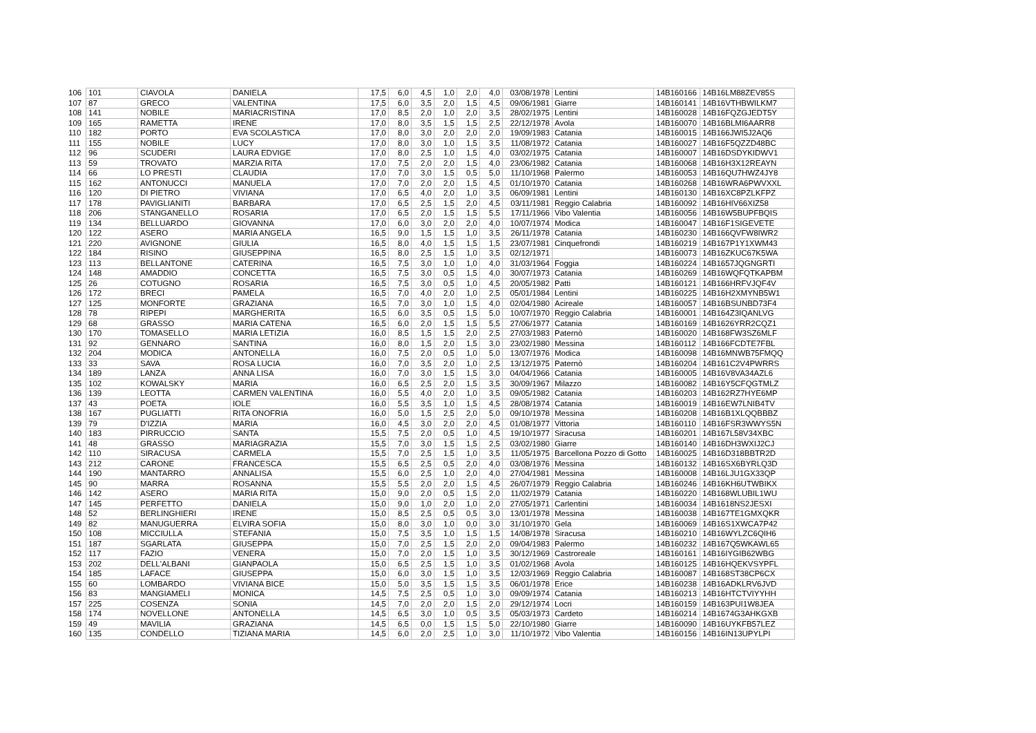| 106 | 101 | CIAVOLA | DANIELA | 17,5 | 6,0 | 4,5 | 1,0 | 2,0 | 4,0 | 03/08/1978 | Lentini | 14B160166 | 14B16LM88ZEV85S |
| 107 | 87 | GRECO | VALENTINA | 17,5 | 6,0 | 3,5 | 2,0 | 1,5 | 4,5 | 09/06/1981 | Giarre | 14B160141 | 14B16VTHBWILKM7 |
| 108 | 141 | NOBILE | MARIACRISTINA | 17,0 | 8,5 | 2,0 | 1,0 | 2,0 | 3,5 | 28/02/1975 | Lentini | 14B160028 | 14B16FQZGJEDT5Y |
| 109 | 165 | RAMETTA | IRENE | 17,0 | 8,0 | 3,5 | 1,5 | 1,5 | 2,5 | 22/12/1978 | Avola | 14B160070 | 14B16BLMI6AARR8 |
| 110 | 182 | PORTO | EVA SCOLASTICA | 17,0 | 8,0 | 3,0 | 2,0 | 2,0 | 2,0 | 19/09/1983 | Catania | 14B160015 | 14B166JWI5J2AQ6 |
| 111 | 155 | NOBILE | LUCY | 17,0 | 8,0 | 3,0 | 1,0 | 1,5 | 3,5 | 11/08/1972 | Catania | 14B160027 | 14B16F5QZZD48BC |
| 112 | 96 | SCUDERI | LAURA EDVIGE | 17,0 | 8,0 | 2,5 | 1,0 | 1,5 | 4,0 | 03/02/1975 | Catania | 14B160007 | 14B16DSDYKIDWV1 |
| 113 | 59 | TROVATO | MARZIA RITA | 17,0 | 7,5 | 2,0 | 2,0 | 1,5 | 4,0 | 23/06/1982 | Catania | 14B160068 | 14B16H3X12REAYN |
| 114 | 66 | LO PRESTI | CLAUDIA | 17,0 | 7,0 | 3,0 | 1,5 | 0,5 | 5,0 | 11/10/1968 | Palermo | 14B160053 | 14B16QU7HWZ4JY8 |
| 115 | 162 | ANTONUCCI | MANUELA | 17,0 | 7,0 | 2,0 | 2,0 | 1,5 | 4,5 | 01/10/1970 | Catania | 14B160268 | 14B16WRA6PWVXXL |
| 116 | 120 | DI PIETRO | VIVIANA | 17,0 | 6,5 | 4,0 | 2,0 | 1,0 | 3,5 | 06/09/1981 | Lentini | 14B160130 | 14B16XC8PZLKFPZ |
| 117 | 178 | PAVIGLIANITI | BARBARA | 17,0 | 6,5 | 2,5 | 1,5 | 2,0 | 4,5 | 03/11/1981 | Reggio Calabria | 14B160092 | 14B16HIV66XIZ58 |
| 118 | 206 | STANGANELLO | ROSARIA | 17,0 | 6,5 | 2,0 | 1,5 | 1,5 | 5,5 | 17/11/1966 | Vibo Valentia | 14B160056 | 14B16W5BUPFBQIS |
| 119 | 134 | BELLUARDO | GIOVANNA | 17,0 | 6,0 | 3,0 | 2,0 | 2,0 | 4,0 | 10/07/1974 | Modica | 14B160047 | 14B16F1SIGEVETE |
| 120 | 122 | ASERO | MARIA ANGELA | 16,5 | 9,0 | 1,5 | 1,5 | 1,0 | 3,5 | 26/11/1978 | Catania | 14B160230 | 14B166QVFW8IWR2 |
| 121 | 220 | AVIGNONE | GIULIA | 16,5 | 8,0 | 4,0 | 1,5 | 1,5 | 1,5 | 23/07/1981 | Cinquefrondi | 14B160219 | 14B167P1Y1XWM43 |
| 122 | 184 | RISINO | GIUSEPPINA | 16,5 | 8,0 | 2,5 | 1,5 | 1,0 | 3,5 | 02/12/1971 | | 14B160073 | 14B16ZKUC67K5WA |
| 123 | 113 | BELLANTONE | CATERINA | 16,5 | 7,5 | 3,0 | 1,0 | 1,0 | 4,0 | 31/03/1964 | Foggia | 14B160224 | 14B1657JQGNGRTI |
| 124 | 148 | AMADDIO | CONCETTA | 16,5 | 7,5 | 3,0 | 0,5 | 1,5 | 4,0 | 30/07/1973 | Catania | 14B160269 | 14B16WQFQTKAPBM |
| 125 | 26 | COTUGNO | ROSARIA | 16,5 | 7,5 | 3,0 | 0,5 | 1,0 | 4,5 | 20/05/1982 | Patti | 14B160121 | 14B166HRFVJQF4V |
| 126 | 172 | BRECI | PAMELA | 16,5 | 7,0 | 4,0 | 2,0 | 1,0 | 2,5 | 05/01/1984 | Lentini | 14B160225 | 14B16H2XMYNB5W1 |
| 127 | 125 | MONFORTE | GRAZIANA | 16,5 | 7,0 | 3,0 | 1,0 | 1,5 | 4,0 | 02/04/1980 | Acireale | 14B160057 | 14B16BSUNBD73F4 |
| 128 | 78 | RIPEPI | MARGHERITA | 16,5 | 6,0 | 3,5 | 0,5 | 1,5 | 5,0 | 10/07/1970 | Reggio Calabria | 14B160001 | 14B164Z3IQANLVG |
| 129 | 68 | GRASSO | MARIA CATENA | 16,5 | 6,0 | 2,0 | 1,5 | 1,5 | 5,5 | 27/06/1977 | Catania | 14B160169 | 14B1626YRR2CQZ1 |
| 130 | 170 | TOMASELLO | MARIA LETIZIA | 16,0 | 8,5 | 1,5 | 1,5 | 2,0 | 2,5 | 27/03/1983 | Paternò | 14B160020 | 14B168FW3SZ6MLF |
| 131 | 92 | GENNARO | SANTINA | 16,0 | 8,0 | 1,5 | 2,0 | 1,5 | 3,0 | 23/02/1980 | Messina | 14B160112 | 14B166FCDTE7FBL |
| 132 | 204 | MODICA | ANTONELLA | 16,0 | 7,5 | 2,0 | 0,5 | 1,0 | 5,0 | 13/07/1976 | Modica | 14B160098 | 14B16MNWB75FMQQ |
| 133 | 33 | SAVA | ROSA LUCIA | 16,0 | 7,0 | 3,5 | 2,0 | 1,0 | 2,5 | 13/12/1975 | Paternò | 14B160204 | 14B161C2V4PWRRS |
| 134 | 189 | LANZA | ANNA LISA | 16,0 | 7,0 | 3,0 | 1,5 | 1,5 | 3,0 | 04/04/1966 | Catania | 14B160005 | 14B16V8VA34AZL6 |
| 135 | 102 | KOWALSKY | MARIA | 16,0 | 6,5 | 2,5 | 2,0 | 1,5 | 3,5 | 30/09/1967 | Milazzo | 14B160082 | 14B16Y5CFQGTMLZ |
| 136 | 139 | LEOTTA | CARMEN VALENTINA | 16,0 | 5,5 | 4,0 | 2,0 | 1,0 | 3,5 | 09/05/1982 | Catania | 14B160203 | 14B162RZ7HYE6MP |
| 137 | 43 | POETA | IOLE | 16,0 | 5,5 | 3,5 | 1,0 | 1,5 | 4,5 | 28/08/1974 | Catania | 14B160019 | 14B16EW7LNIB4TV |
| 138 | 167 | PUGLIATTI | RITA ONOFRIA | 16,0 | 5,0 | 1,5 | 2,5 | 2,0 | 5,0 | 09/10/1978 | Messina | 14B160208 | 14B16B1XLQQBBBZ |
| 139 | 79 | D'IZZIA | MARIA | 16,0 | 4,5 | 3,0 | 2,0 | 2,0 | 4,5 | 01/08/1977 | Vittoria | 14B160110 | 14B16FSR3WWYS5N |
| 140 | 183 | PIRRUCCIO | SANTA | 15,5 | 7,5 | 2,0 | 0,5 | 1,0 | 4,5 | 19/10/1977 | Siracusa | 14B160201 | 14B167L58V34XBC |
| 141 | 48 | GRASSO | MARIAGRAZIA | 15,5 | 7,0 | 3,0 | 1,5 | 1,5 | 2,5 | 03/02/1980 | Giarre | 14B160140 | 14B16DH3WXIJ2CJ |
| 142 | 110 | SIRACUSA | CARMELA | 15,5 | 7,0 | 2,5 | 1,5 | 1,0 | 3,5 | 11/05/1975 | Barcellona Pozzo di Gotto | 14B160025 | 14B16D318BBTR2D |
| 143 | 212 | CARONE | FRANCESCA | 15,5 | 6,5 | 2,5 | 0,5 | 2,0 | 4,0 | 03/08/1976 | Messina | 14B160132 | 14B16SX6BYRLQ3D |
| 144 | 190 | MANTARRO | ANNALISA | 15,5 | 6,0 | 2,5 | 1,0 | 2,0 | 4,0 | 27/04/1981 | Messina | 14B160008 | 14B16LJU1GX33QP |
| 145 | 90 | MARRA | ROSANNA | 15,5 | 5,5 | 2,0 | 2,0 | 1,5 | 4,5 | 26/07/1979 | Reggio Calabria | 14B160246 | 14B16KH6UTWBIKX |
| 146 | 142 | ASERO | MARIA RITA | 15,0 | 9,0 | 2,0 | 0,5 | 1,5 | 2,0 | 11/02/1979 | Catania | 14B160220 | 14B168WLUBIL1WU |
| 147 | 145 | PERFETTO | DANIELA | 15,0 | 9,0 | 1,0 | 2,0 | 1,0 | 2,0 | 27/05/1971 | Carlentini | 14B160034 | 14B1618NS2JESXI |
| 148 | 52 | BERLINGHIERI | IRENE | 15,0 | 8,5 | 2,5 | 0,5 | 0,5 | 3,0 | 13/01/1978 | Messina | 14B160038 | 14B167TE1GMXQKR |
| 149 | 82 | MANUGUERRA | ELVIRA SOFIA | 15,0 | 8,0 | 3,0 | 1,0 | 0,0 | 3,0 | 31/10/1970 | Gela | 14B160069 | 14B16S1XWCA7P42 |
| 150 | 108 | MICCIULLA | STEFANIA | 15,0 | 7,5 | 3,5 | 1,0 | 1,5 | 1,5 | 14/08/1978 | Siracusa | 14B160210 | 14B16WYLZC6QIH6 |
| 151 | 187 | SGARLATA | GIUSEPPA | 15,0 | 7,0 | 2,5 | 1,5 | 2,0 | 2,0 | 09/04/1983 | Palermo | 14B160232 | 14B167Q5WKAWL65 |
| 152 | 117 | FAZIO | VENERA | 15,0 | 7,0 | 2,0 | 1,5 | 1,0 | 3,5 | 30/12/1969 | Castroreale | 14B160161 | 14B16IYGIB62WBG |
| 153 | 202 | DELL'ALBANI | GIANPAOLA | 15,0 | 6,5 | 2,5 | 1,5 | 1,0 | 3,5 | 01/02/1968 | Avola | 14B160125 | 14B16HQEKVSYPFL |
| 154 | 185 | LAFACE | GIUSEPPA | 15,0 | 6,0 | 3,0 | 1,5 | 1,0 | 3,5 | 12/03/1969 | Reggio Calabria | 14B160087 | 14B168ST38CP6CX |
| 155 | 60 | LOMBARDO | VIVIANA BICE | 15,0 | 5,0 | 3,5 | 1,5 | 1,5 | 3,5 | 06/01/1978 | Erice | 14B160238 | 14B16ADKLRV6JVD |
| 156 | 83 | MANGIAMELI | MONICA | 14,5 | 7,5 | 2,5 | 0,5 | 1,0 | 3,0 | 09/09/1974 | Catania | 14B160213 | 14B16HTCTVIYYHH |
| 157 | 225 | COSENZA | SONIA | 14,5 | 7,0 | 2,0 | 2,0 | 1,5 | 2,0 | 29/12/1974 | Locri | 14B160159 | 14B163PUI1W8JEA |
| 158 | 174 | NOVELLONE | ANTONELLA | 14,5 | 6,5 | 3,0 | 1,0 | 0,5 | 3,5 | 05/03/1973 | Cardeto | 14B160214 | 14B1674G3AHKGXB |
| 159 | 49 | MAVILIA | GRAZIANA | 14,5 | 6,5 | 0,0 | 1,5 | 1,5 | 5,0 | 22/10/1980 | Giarre | 14B160090 | 14B16UYKFB57LEZ |
| 160 | 135 | CONDELLO | TIZIANA MARIA | 14,5 | 6,0 | 2,0 | 2,5 | 1,0 | 3,0 | 11/10/1972 | Vibo Valentia | 14B160156 | 14B16IN13UPYLPI |